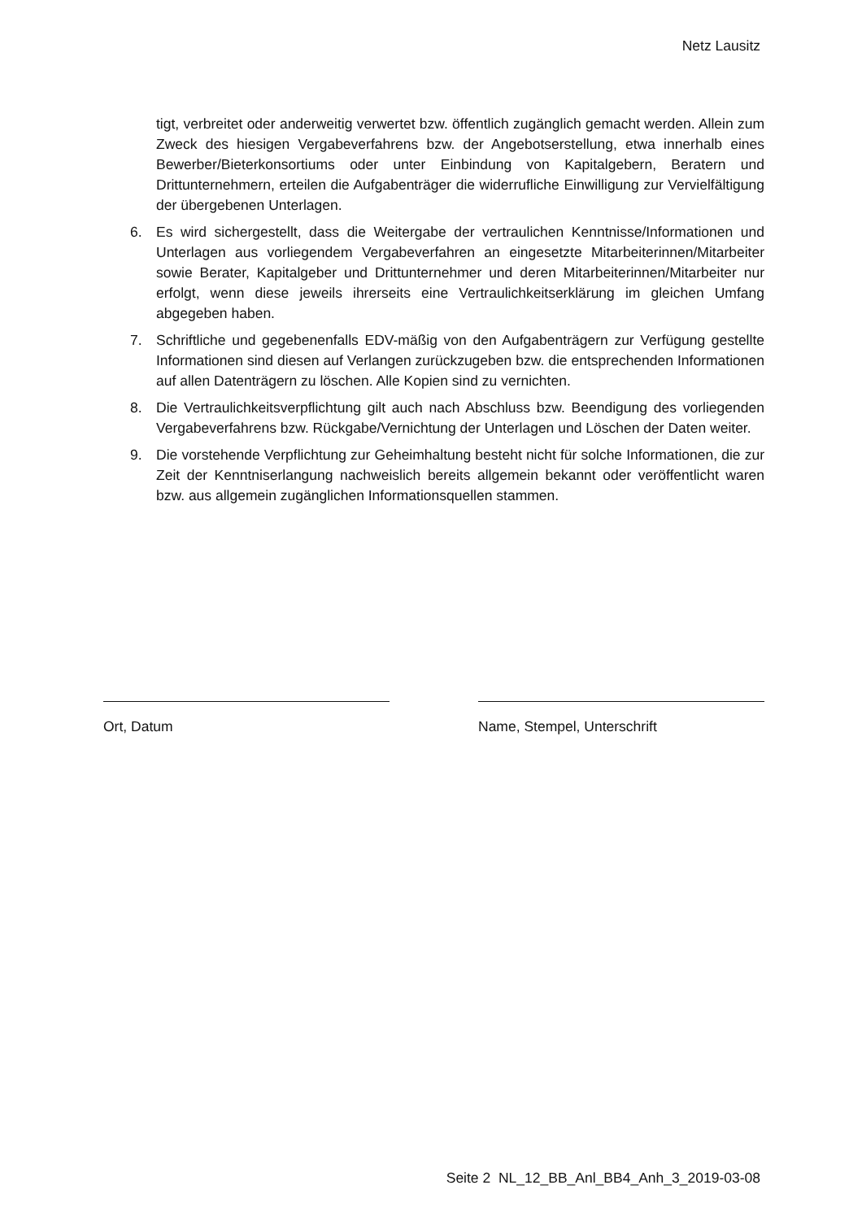Netz Lausitz
tigt, verbreitet oder anderweitig verwertet bzw. öffentlich zugänglich gemacht werden. Allein zum Zweck des hiesigen Vergabeverfahrens bzw. der Angebotserstellung, etwa innerhalb eines Bewerber/Bieterkonsortiums oder unter Einbindung von Kapitalgebern, Beratern und Drittunternehmern, erteilen die Aufgabenträger die widerrufliche Einwilligung zur Vervielfältigung der übergebenen Unterlagen.
6. Es wird sichergestellt, dass die Weitergabe der vertraulichen Kenntnisse/Informationen und Unterlagen aus vorliegendem Vergabeverfahren an eingesetzte Mitarbeiterinnen/Mitarbeiter sowie Berater, Kapitalgeber und Drittunternehmer und deren Mitarbeiterinnen/Mitarbeiter nur erfolgt, wenn diese jeweils ihrerseits eine Vertraulichkeitserklärung im gleichen Umfang abgegeben haben.
7. Schriftliche und gegebenenfalls EDV-mäßig von den Aufgabenträgern zur Verfügung gestellte Informationen sind diesen auf Verlangen zurückzugeben bzw. die entsprechenden Informationen auf allen Datenträgern zu löschen. Alle Kopien sind zu vernichten.
8. Die Vertraulichkeitsverpflichtung gilt auch nach Abschluss bzw. Beendigung des vorliegenden Vergabeverfahrens bzw. Rückgabe/Vernichtung der Unterlagen und Löschen der Daten weiter.
9. Die vorstehende Verpflichtung zur Geheimhaltung besteht nicht für solche Informationen, die zur Zeit der Kenntniserlangung nachweislich bereits allgemein bekannt oder veröffentlicht waren bzw. aus allgemein zugänglichen Informationsquellen stammen.
Ort, Datum Name, Stempel, Unterschrift
Seite 2 NL_12_BB_Anl_BB4_Anh_3_2019-03-08